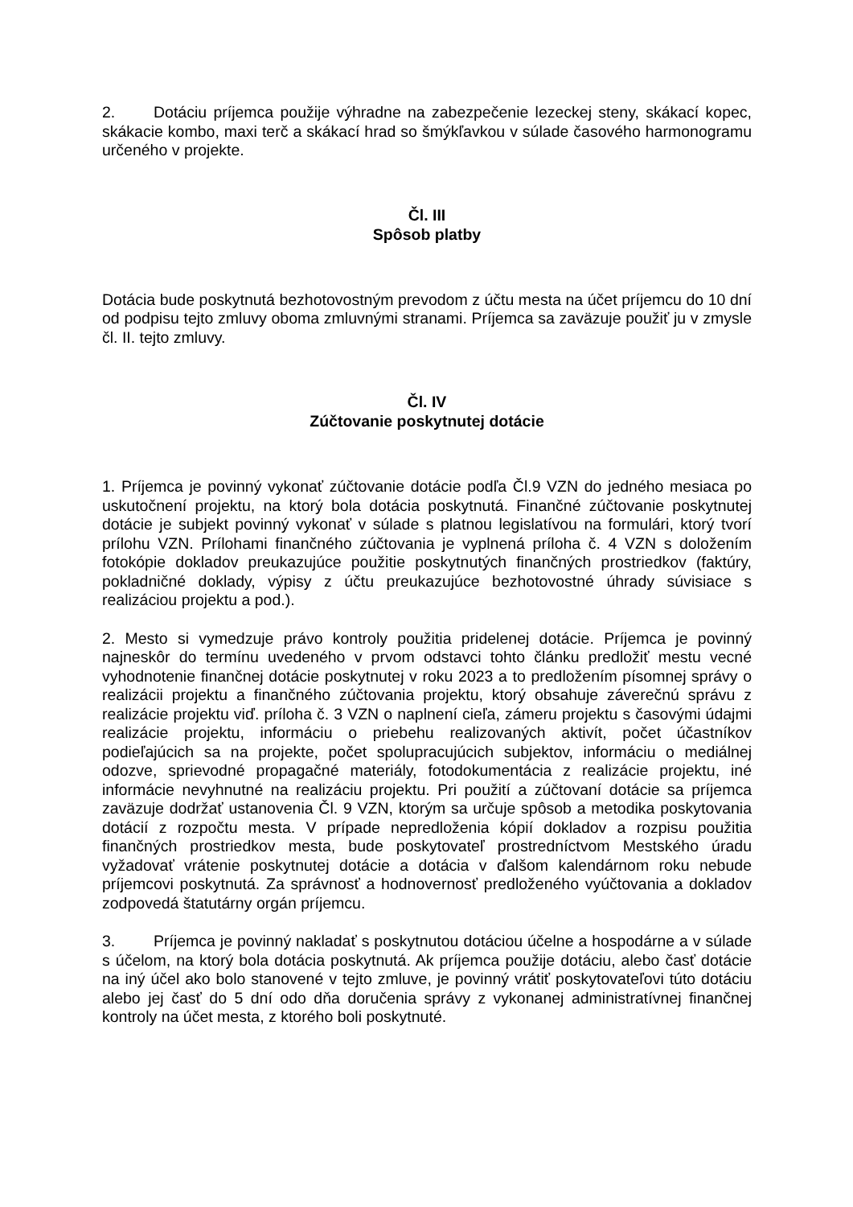2. Dotáciu príjemca použije výhradne na zabezpečenie lezeckej steny, skákací kopec, skákacie kombo, maxi terč a skákací hrad so šmýkľavkou v súlade časového harmonogramu určeného v projekte.
Čl. III
Spôsob platby
Dotácia bude poskytnutá bezhotovostným prevodom z účtu mesta na účet príjemcu do 10 dní od podpisu tejto zmluvy oboma zmluvnými stranami. Príjemca sa zaväzuje použiť ju v zmysle čl. II. tejto zmluvy.
Čl. IV
Zúčtovanie poskytnutej dotácie
1. Príjemca je povinný vykonať zúčtovanie dotácie podľa Čl.9 VZN do jedného mesiaca po uskutočnení projektu, na ktorý bola dotácia poskytnutá. Finančné zúčtovanie poskytnutej dotácie je subjekt povinný vykonať v súlade s platnou legislatívou na formulári, ktorý tvorí prílohu VZN. Prílohami finančného zúčtovania je vyplnená príloha č. 4 VZN s doložením fotokópie dokladov preukazujúce použitie poskytnutých finančných prostriedkov (faktúry, pokladničné doklady, výpisy z účtu preukazujúce bezhotovostné úhrady súvisiace s realizáciou projektu a pod.).
2. Mesto si vymedzuje právo kontroly použitia pridelenej dotácie. Príjemca je povinný najneskôr do termínu uvedeného v prvom odstavci tohto článku predložiť mestu vecné vyhodnotenie finančnej dotácie poskytnutej v roku 2023 a to predložením písomnej správy o realizácii projektu a finančného zúčtovania projektu, ktorý obsahuje záverečnú správu z realizácie projektu viď. príloha č. 3 VZN o naplnení cieľa, zámeru projektu s časovými údajmi realizácie projektu, informáciu o priebehu realizovaných aktivít, počet účastníkov podieľajúcich sa na projekte, počet spolupracujúcich subjektov, informáciu o mediálnej odozve, sprievodné propagačné materiály, fotodokumentácia z realizácie projektu, iné informácie nevyhnutné na realizáciu projektu. Pri použití a zúčtovaní dotácie sa príjemca zaväzuje dodržať ustanovenia Čl. 9 VZN, ktorým sa určuje spôsob a metodika poskytovania dotácií z rozpočtu mesta. V prípade nepredloženia kópií dokladov a rozpisu použitia finančných prostriedkov mesta, bude poskytovateľ prostredníctvom Mestského úradu vyžadovať vrátenie poskytnutej dotácie a dotácia v ďalšom kalendárnom roku nebude príjemcovi poskytnutá. Za správnosť a hodnovernosť predloženého vyúčtovania a dokladov zodpovedá štatutárny orgán príjemcu.
3. Príjemca je povinný nakladať s poskytnutou dotáciou účelne a hospodárne a v súlade s účelom, na ktorý bola dotácia poskytnutá. Ak príjemca použije dotáciu, alebo časť dotácie na iný účel ako bolo stanovené v tejto zmluve, je povinný vrátiť poskytovateľovi túto dotáciu alebo jej časť do 5 dní odo dňa doručenia správy z vykonanej administratívnej finančnej kontroly na účet mesta, z ktorého boli poskytnuté.